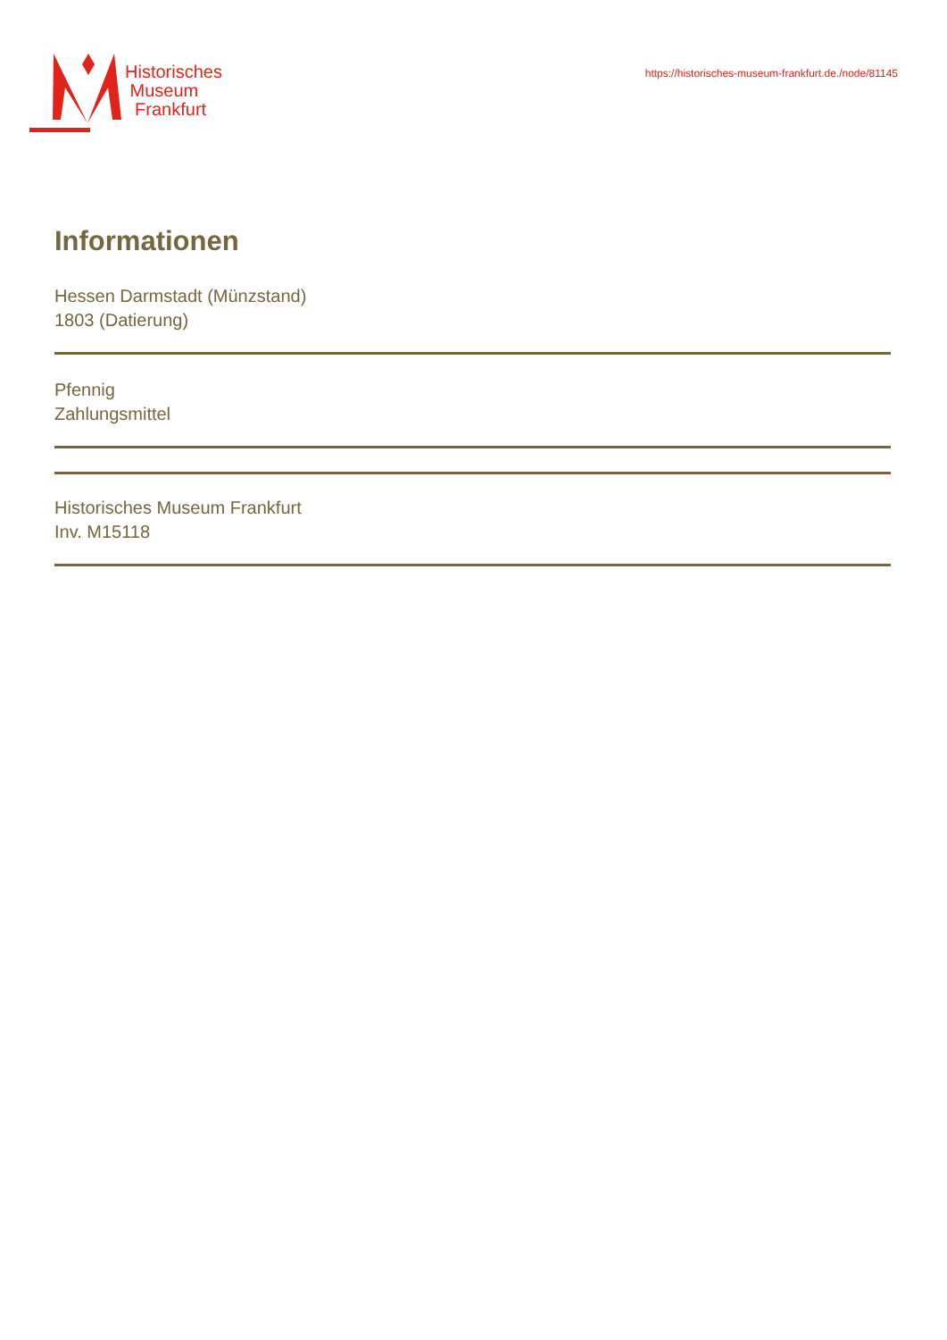Historisches
Museum
Frankfurt
https://historisches-museum-frankfurt.de./node/81145
Informationen
Hessen Darmstadt (Münzstand)
1803 (Datierung)
Pfennig
Zahlungsmittel
Historisches Museum Frankfurt
Inv. M15118